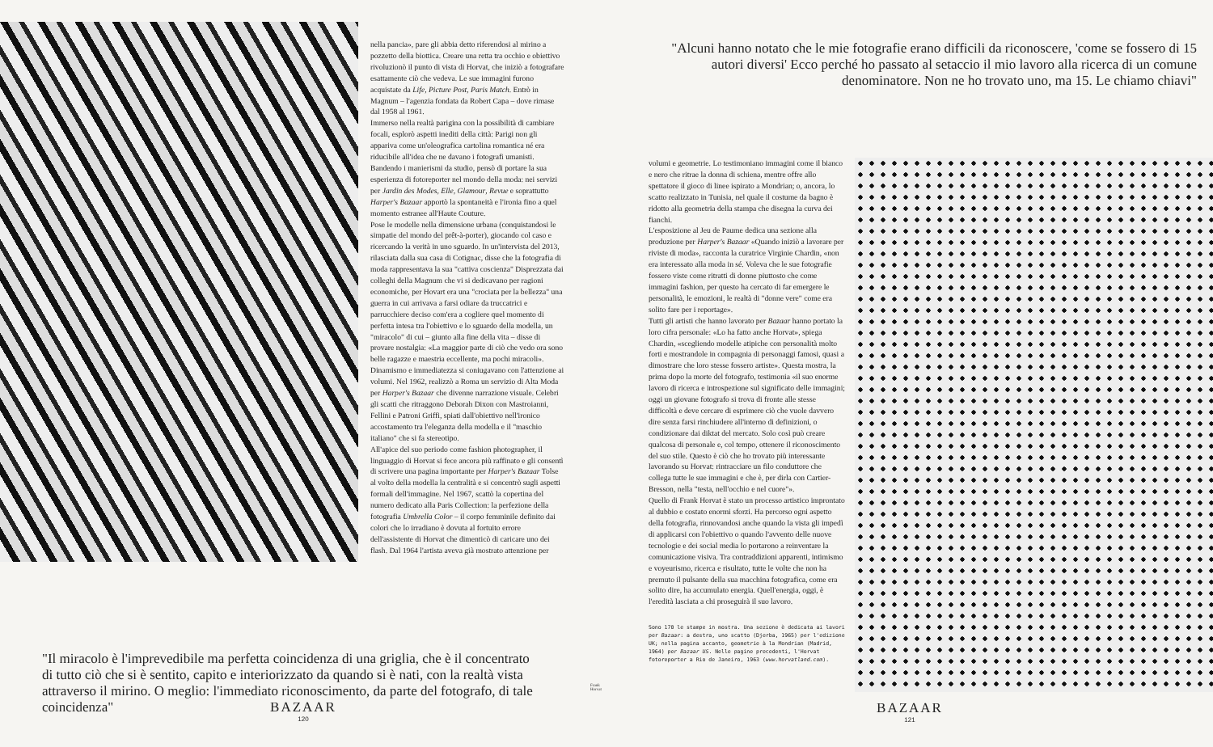nella pancia», pare gli abbia detto riferendosi al mirino a pozzetto della biottica. Creare una retta tra occhio e obiettivo rivoluzionò il punto di vista di Horvat, che iniziò a fotografare esattamente ciò che vedeva. Le sue immagini furono acquistate da Life, Picture Post, Paris Match. Entrò in Magnum – l'agenzia fondata da Robert Capa – dove rimase dal 1958 al 1961.
Immerso nella realtà parigina con la possibilità di cambiare focali, esplorò aspetti inediti della città: Parigi non gli appariva come un'oleografica cartolina romantica né era riducibile all'idea che ne davano i fotografi umanisti. Bandendo i manierismi da studio, pensò di portare la sua esperienza di fotoreporter nel mondo della moda: nei servizi per Jardin des Modes, Elle, Glamour, Revue e soprattutto Harper's Bazaar apportò la spontaneità e l'ironia fino a quel momento estranee all'Haute Couture.
Pose le modelle nella dimensione urbana (conquistandosi le simpatie del mondo del prêt-à-porter), giocando col caso e ricercando la verità in uno sguardo. In un'intervista del 2013, rilasciata dalla sua casa di Cotignac, disse che la fotografia di moda rappresentava la sua "cattiva coscienza" Disprezzata dai colleghi della Magnum che vi si dedicavano per ragioni economiche, per Hovart era una "crociata per la bellezza" una guerra in cui arrivava a farsi odiare da truccatrici e parrucchiere deciso com'era a cogliere quel momento di perfetta intesa tra l'obiettivo e lo sguardo della modella, un "miracolo" di cui – giunto alla fine della vita – disse di provare nostalgia: «La maggior parte di ciò che vedo ora sono belle ragazze e maestria eccellente, ma pochi miracoli».
Dinamismo e immediatezza si coniugavano con l'attenzione ai volumi. Nel 1962, realizzò a Roma un servizio di Alta Moda per Harper's Bazaar che divenne narrazione visuale. Celebri gli scatti che ritraggono Deborah Dixon con Mastroianni, Fellini e Patroni Griffi, spiati dall'obiettivo nell'ironico accostamento tra l'eleganza della modella e il "maschio italiano" che si fa stereotipo.
All'apice del suo periodo come fashion photographer, il linguaggio di Horvat si fece ancora più raffinato e gli consentì di scrivere una pagina importante per Harper's Bazaar Tolse al volto della modella la centralità e si concentrò sugli aspetti formali dell'immagine. Nel 1967, scattò la copertina del numero dedicato alla Paris Collection: la perfezione della fotografia Umbrella Color – il corpo femminile definito dai colori che lo irradiano è dovuta al fortuito errore dell'assistente di Horvat che dimenticò di caricare uno dei flash. Dal 1964 l'artista aveva già mostrato attenzione per
"Il miracolo è l'imprevedibile ma perfetta coincidenza di una griglia, che è il concentrato di tutto ciò che si è sentito, capito e interiorizzato da quando si è nati, con la realtà vista attraverso il mirino. O meglio: l'immediato riconoscimento, da parte del fotografo, di tale coincidenza"
Frank Horvat
BAZAAR
120
"Alcuni hanno notato che le mie fotografie erano difficili da riconoscere, 'come se fossero di 15 autori diversi' Ecco perché ho passato al setaccio il mio lavoro alla ricerca di un comune denominatore. Non ne ho trovato uno, ma 15. Le chiamo chiavi"
volumi e geometrie. Lo testimoniano immagini come il bianco e nero che ritrae la donna di schiena, mentre offre allo spettatore il gioco di linee ispirato a Mondrian; o, ancora, lo scatto realizzato in Tunisia, nel quale il costume da bagno è ridotto alla geometria della stampa che disegna la curva dei fianchi.
L'esposizione al Jeu de Paume dedica una sezione alla produzione per Harper's Bazaar «Quando iniziò a lavorare per riviste di moda», racconta la curatrice Virginie Chardin, «non era interessato alla moda in sé. Voleva che le sue fotografie fossero viste come ritratti di donne piuttosto che come immagini fashion, per questo ha cercato di far emergere le personalità, le emozioni, le realtà di "donne vere" come era solito fare per i reportage».
Tutti gli artisti che hanno lavorato per Bazaar hanno portato la loro cifra personale: «Lo ha fatto anche Horvat», spiega Chardin, «scegliendo modelle atipiche con personalità molto forti e mostrandole in compagnia di personaggi famosi, quasi a dimostrare che loro stesse fossero artiste». Questa mostra, la prima dopo la morte del fotografo, testimonia «il suo enorme lavoro di ricerca e introspezione sul significato delle immagini; oggi un giovane fotografo si trova di fronte alle stesse difficoltà e deve cercare di esprimere ciò che vuole davvero dire senza farsi rinchiudere all'interno di definizioni, o condizionare dai diktat del mercato. Solo così può creare qualcosa di personale e, col tempo, ottenere il riconoscimento del suo stile. Questo è ciò che ho trovato più interessante lavorando su Horvat: rintracciare un filo conduttore che collega tutte le sue immagini e che è, per dirla con Cartier-Bresson, nella "testa, nell'occhio e nel cuore"».
Quello di Frank Horvat è stato un processo artistico improntato al dubbio e costato enormi sforzi. Ha percorso ogni aspetto della fotografia, rinnovandosi anche quando la vista gli impedì di applicarsi con l'obiettivo o quando l'avvento delle nuove tecnologie e dei social media lo portarono a reinventare la comunicazione visiva. Tra contraddizioni apparenti, intimismo e voyeurismo, ricerca e risultato, tutte le volte che non ha premuto il pulsante della sua macchina fotografica, come era solito dire, ha accumulato energia. Quell'energia, oggi, è l'eredità lasciata a chi proseguirà il suo lavoro.
Sono 170 le stampe in mostra. Una sezione è dedicata ai lavori per Bazaar: a destra, uno scatto (Djerba, 1965) per l'edizione UK; nella pagina accanto, geometrie à la Mondrian (Madrid, 1964) per Bazaar US. Nelle pagine precedenti, l'Horvat fotoreporter a Rio de Janeiro, 1963 (www.horvatland.com).
BAZAAR
121